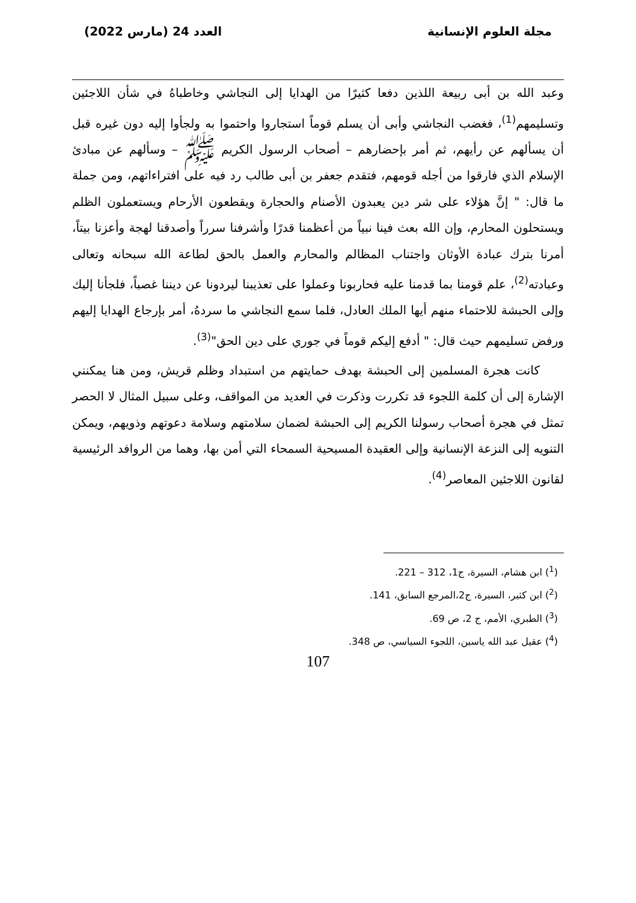مجلة العلوم الإنسانية العدد 24 (مارس 2022)
وعبد الله بن أبى ربيعة اللذين دفعا كثيرًا من الهدايا إلى النجاشي وخاطباهُ في شأن اللاجئين وتسليمهم<sup>(1)</sup>، فغضب النجاشي وأبى أن يسلم قوماً استجاروا واحتموا به ولجأوا إليه دون غيره قبل أن يسألهم عن رأيهم، ثم أمر بإحضارهم – أصحاب الرسول الكريم ﷺ – وسألهم عن مبادئ الإسلام الذي فارقوا من أجله قومهم، فتقدم جعفر بن أبى طالب رد فيه على افتراءاتهم، ومن جملة ما قال: " إنَّ هؤلاء على شر دين يعبدون الأصنام والحجارة ويقطعون الأرحام ويستعملون الظلم ويستحلون المحارم، وإن الله بعث فينا نبياً من أعظمنا قدرًا وأشرفنا سرراً وأصدقنا لهجة وأعزنا بيتاً، أمرنا بترك عبادة الأوثان واجتناب المظالم والمحارم والعمل بالحق لطاعة الله سبحانه وتعالى وعبادته<sup>(2)</sup>، علم قومنا بما قدمنا عليه فحاربونا وعملوا على تعذيبنا ليردونا عن ديننا غصباً، فلجأنا إليك وإلى الحبشة للاحتماء منهم أيها الملك العادل، فلما سمع النجاشي ما سردهُ، أمر بإرجاع الهدايا إليهم ورفض تسليمهم حيث قال: " أدفع إليكم قوماً في جوري على دين الحق"<sup>(3)</sup>.
كانت هجرة المسلمين إلى الحبشة بهدف حمايتهم من استبداد وظلم قريش، ومن هنا يمكنني الإشارة إلى أن كلمة اللجوء قد تكررت وذكرت في العديد من المواقف، وعلى سبيل المثال لا الحصر تمثل في هجرة أصحاب رسولنا الكريم إلى الحبشة لضمان سلامتهم وسلامة دعوتهم وذويهم، ويمكن التنويه إلى النزعة الإنسانية وإلى العقيدة المسيحية السمحاء التي أمن بها، وهما من الروافد الرئيسية لقانون اللاجئين المعاصر<sup>(4)</sup>.
(<sup>1</sup>) ابن هشام، السيرة، ج1، 312 – 221.
(<sup>2</sup>) ابن كثير، السيرة، ج2،المرجع السابق، 141.
(<sup>3</sup>) الطبري، الأمم، ج 2، ص 69.
(<sup>4</sup>) عقيل عبد الله ياسين، اللجوء السياسي، ص 348.
107